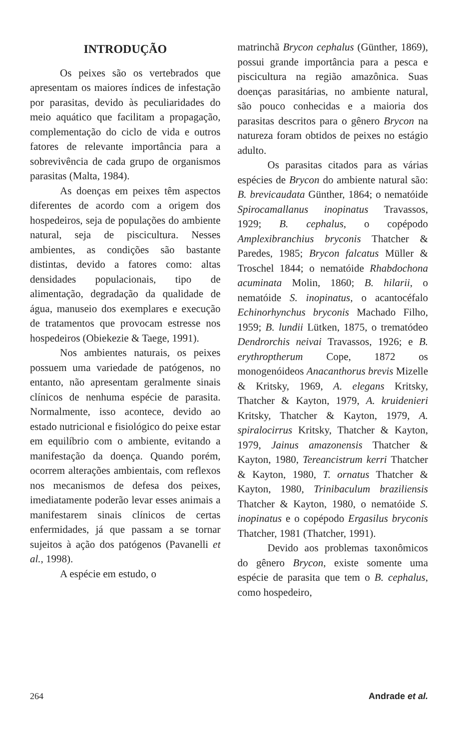INTRODUÇÃO
Os peixes são os vertebrados que apresentam os maiores índices de infestação por parasitas, devido às peculiaridades do meio aquático que facilitam a propagação, complementação do ciclo de vida e outros fatores de relevante importância para a sobrevivência de cada grupo de organismos parasitas (Malta, 1984).
As doenças em peixes têm aspectos diferentes de acordo com a origem dos hospedeiros, seja de populações do ambiente natural, seja de piscicultura. Nesses ambientes, as condições são bastante distintas, devido a fatores como: altas densidades populacionais, tipo de alimentação, degradação da qualidade de água, manuseio dos exemplares e execução de tratamentos que provocam estresse nos hospedeiros (Obiekezie & Taege, 1991).
Nos ambientes naturais, os peixes possuem uma variedade de patógenos, no entanto, não apresentam geralmente sinais clínicos de nenhuma espécie de parasita. Normalmente, isso acontece, devido ao estado nutricional e fisiológico do peixe estar em equilíbrio com o ambiente, evitando a manifestação da doença. Quando porém, ocorrem alterações ambientais, com reflexos nos mecanismos de defesa dos peixes, imediatamente poderão levar esses animais a manifestarem sinais clínicos de certas enfermidades, já que passam a se tornar sujeitos à ação dos patógenos (Pavanelli et al., 1998).
A espécie em estudo, o
matrinchã Brycon cephalus (Günther, 1869), possui grande importância para a pesca e piscicultura na região amazônica. Suas doenças parasitárias, no ambiente natural, são pouco conhecidas e a maioria dos parasitas descritos para o gênero Brycon na natureza foram obtidos de peixes no estágio adulto.
Os parasitas citados para as várias espécies de Brycon do ambiente natural são: B. brevicaudata Günther, 1864; o nematóide Spirocamallanus inopinatus Travassos, 1929; B. cephalus, o copépodo Amplexibranchius bryconis Thatcher & Paredes, 1985; Brycon falcatus Müller & Troschel 1844; o nematóide Rhabdochona acuminata Molin, 1860; B. hilarii, o nematóide S. inopinatus, o acantocéfalo Echinorhynchus bryconis Machado Filho, 1959; B. lundii Lütken, 1875, o trematódeo Dendrorchis neivai Travassos, 1926; e B. erythroptherum Cope, 1872 os monogenóideos Anacanthorus brevis Mizelle & Kritsky, 1969, A. elegans Kritsky, Thatcher & Kayton, 1979, A. kruidenieri Kritsky, Thatcher & Kayton, 1979, A. spiralocirrus Kritsky, Thatcher & Kayton, 1979, Jainus amazonensis Thatcher & Kayton, 1980, Tereancistrum kerri Thatcher & Kayton, 1980, T. ornatus Thatcher & Kayton, 1980, Trinibaculum braziliensis Thatcher & Kayton, 1980, o nematóide S. inopinatus e o copépodo Ergasilus bryconis Thatcher, 1981 (Thatcher, 1991).
Devido aos problemas taxonômicos do gênero Brycon, existe somente uma espécie de parasita que tem o B. cephalus, como hospedeiro,
264 Andrade et al.